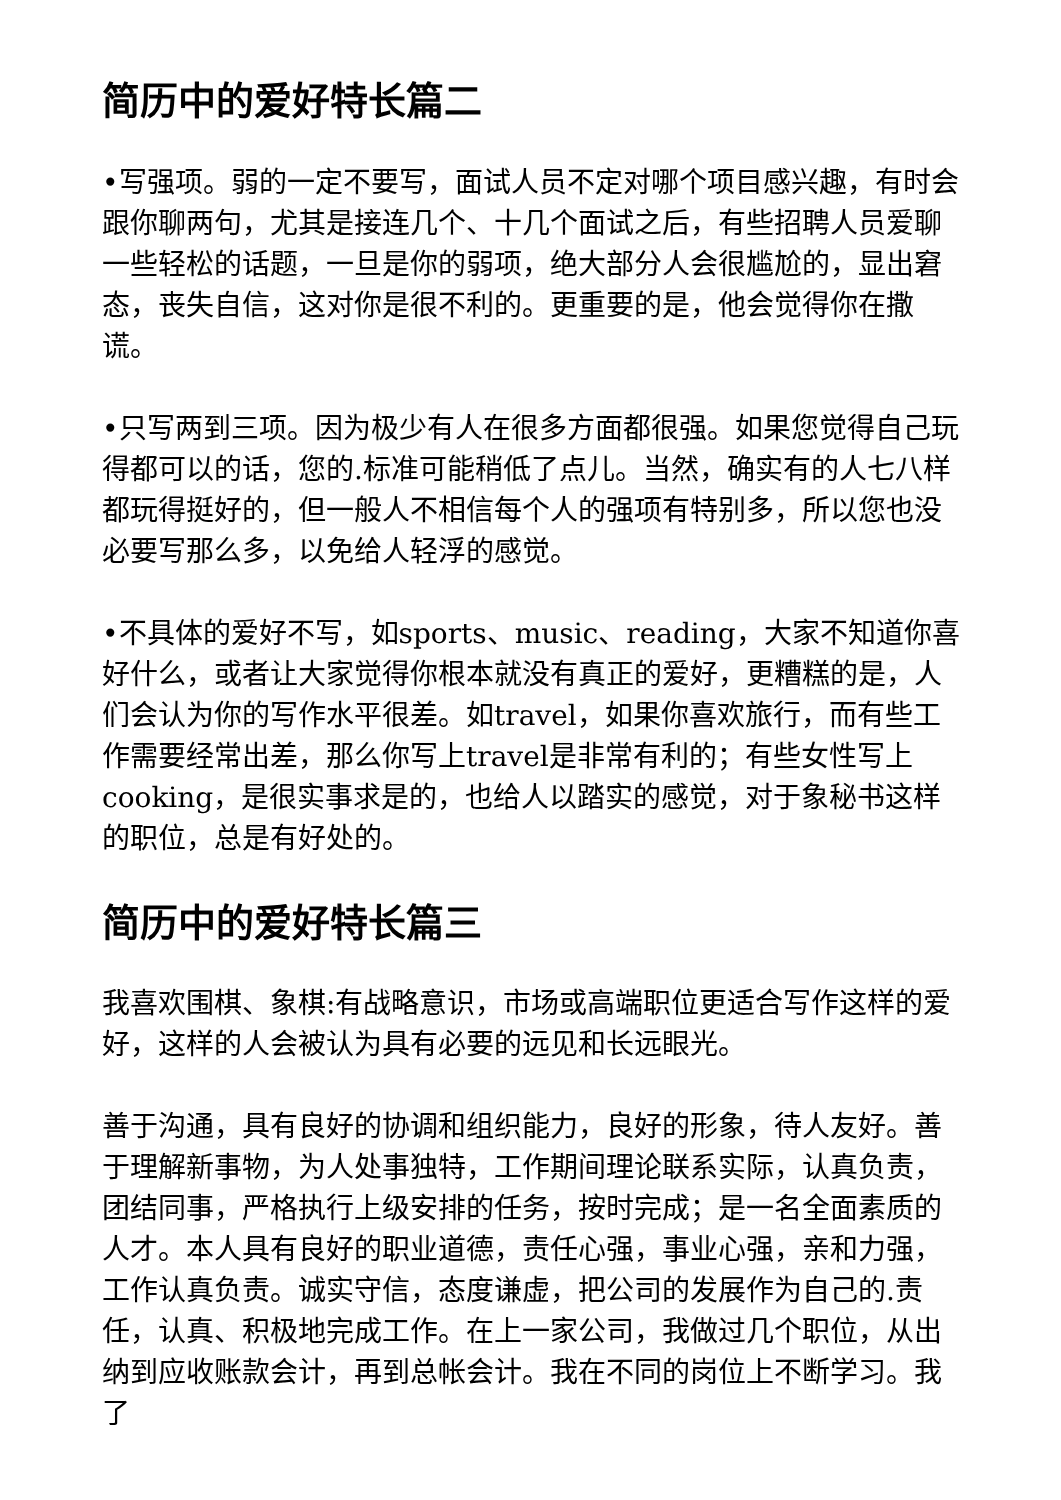简历中的爱好特长篇二
•写强项。弱的一定不要写，面试人员不定对哪个项目感兴趣，有时会跟你聊两句，尤其是接连几个、十几个面试之后，有些招聘人员爱聊一些轻松的话题，一旦是你的弱项，绝大部分人会很尴尬的，显出窘态，丧失自信，这对你是很不利的。更重要的是，他会觉得你在撒谎。
•只写两到三项。因为极少有人在很多方面都很强。如果您觉得自己玩得都可以的话，您的.标准可能稍低了点儿。当然，确实有的人七八样都玩得挺好的，但一般人不相信每个人的强项有特别多，所以您也没必要写那么多，以免给人轻浮的感觉。
•不具体的爱好不写，如sports、music、reading，大家不知道你喜好什么，或者让大家觉得你根本就没有真正的爱好，更糟糕的是，人们会认为你的写作水平很差。如travel，如果你喜欢旅行，而有些工作需要经常出差，那么你写上travel是非常有利的；有些女性写上cooking，是很实事求是的，也给人以踏实的感觉，对于象秘书这样的职位，总是有好处的。
简历中的爱好特长篇三
我喜欢围棋、象棋:有战略意识，市场或高端职位更适合写作这样的爱好，这样的人会被认为具有必要的远见和长远眼光。
善于沟通，具有良好的协调和组织能力，良好的形象，待人友好。善于理解新事物，为人处事独特，工作期间理论联系实际，认真负责，团结同事，严格执行上级安排的任务，按时完成；是一名全面素质的人才。本人具有良好的职业道德，责任心强，事业心强，亲和力强，工作认真负责。诚实守信，态度谦虚，把公司的发展作为自己的.责任，认真、积极地完成工作。在上一家公司，我做过几个职位，从出纳到应收账款会计，再到总帐会计。我在不同的岗位上不断学习。我了